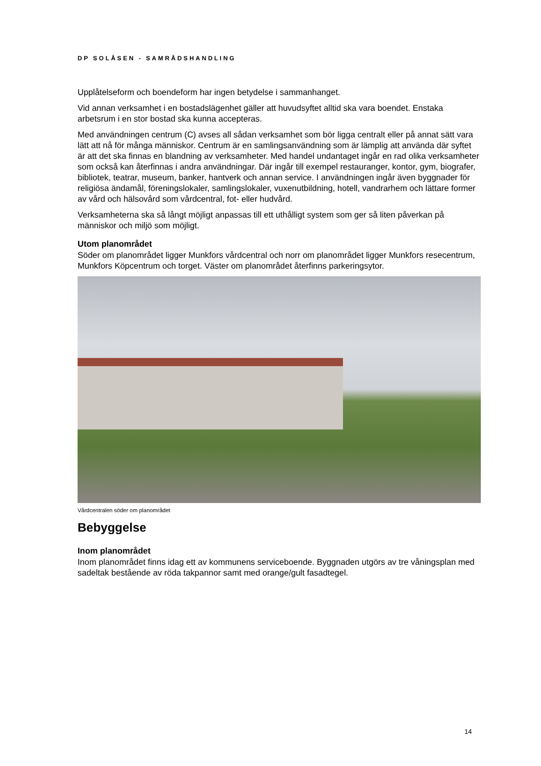DP SOLÅSEN - SAMRÅDSHANDLING
Upplåtelseform och boendeform har ingen betydelse i sammanhanget.
Vid annan verksamhet i en bostadslägenhet gäller att huvudsyftet alltid ska vara boendet. Enstaka arbetsrum i en stor bostad ska kunna accepteras.
Med användningen centrum (C) avses all sådan verksamhet som bör ligga centralt eller på annat sätt vara lätt att nå för många människor. Centrum är en samlingsanvändning som är lämplig att använda där syftet är att det ska finnas en blandning av verksamheter. Med handel undantaget ingår en rad olika verksamheter som också kan återfinnas i andra användningar. Där ingår till exempel restauranger, kontor, gym, biografer, bibliotek, teatrar, museum, banker, hantverk och annan service. I användningen ingår även byggnader för religiösa ändamål, föreningslokaler, samlingslokaler, vuxenutbildning, hotell, vandrarhem och lättare former av vård och hälsovård som vårdcentral, fot- eller hudvård.
Verksamheterna ska så långt möjligt anpassas till ett uthålligt system som ger så liten påverkan på människor och miljö som möjligt.
Utom planområdet
Söder om planområdet ligger Munkfors vårdcentral och norr om planområdet ligger Munkfors resecentrum, Munkfors Köpcentrum och torget. Väster om planområdet återfinns parkeringsytor.
Vårdcentralen söder om planområdet
Bebyggelse
Inom planområdet
Inom planområdet finns idag ett av kommunens serviceboende. Byggnaden utgörs av tre våningsplan med sadeltak bestående av röda takpannor samt med orange/gult fasadtegel.
14